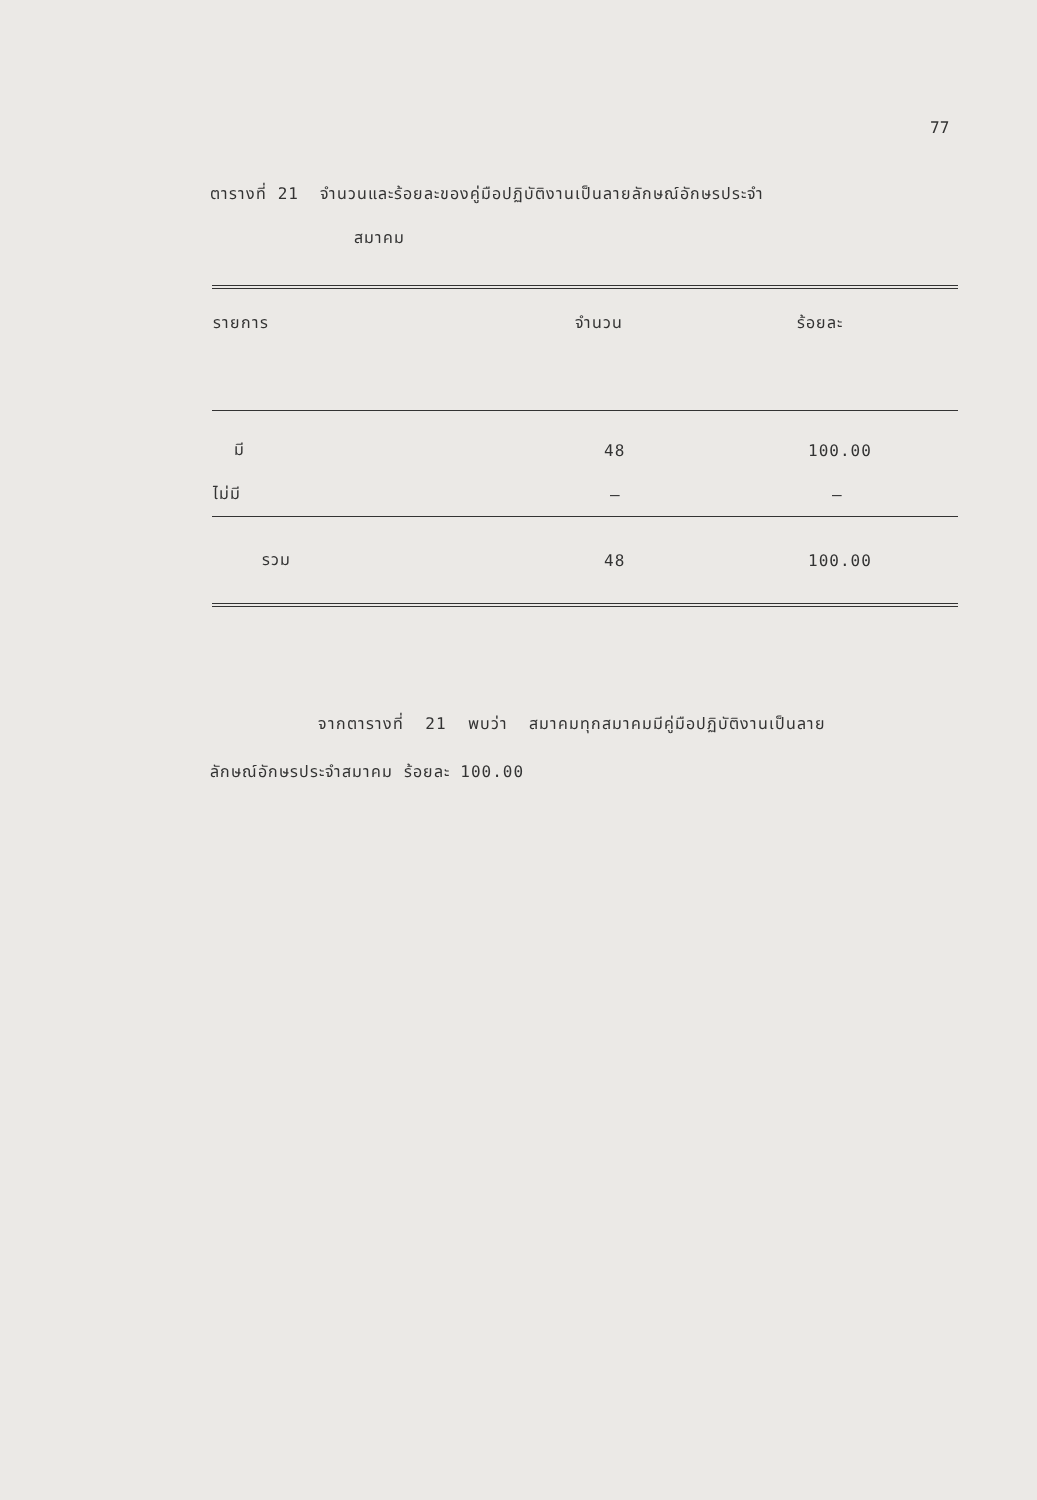77
ตารางที่ 21 จำนวนและร้อยละของคู่มือปฏิบัติงานเป็นลายลักษณ์อักษรประจำ
สมาคม
| รายการ | จำนวน | ร้อยละ |
| --- | --- | --- |
| มี | 48 | 100.00 |
| ไม่มี | – | – |
| รวม | 48 | 100.00 |
จากตารางที่ 21 พบว่า สมาคมทุกสมาคมมีคู่มือปฏิบัติงานเป็นลาย
ลักษณ์อักษรประจำสมาคม ร้อยละ 100.00